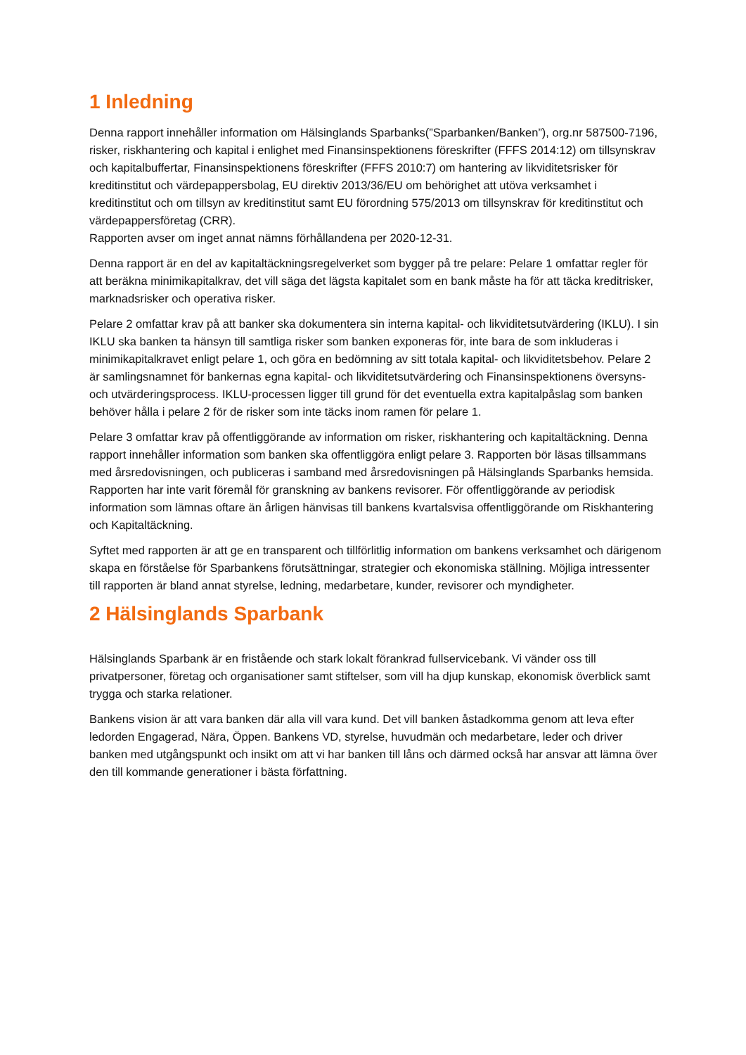1 Inledning
Denna rapport innehåller information om Hälsinglands Sparbanks(”Sparbanken/Banken”), org.nr 587500-7196, risker, riskhantering och kapital i enlighet med Finansinspektionens föreskrifter (FFFS 2014:12) om tillsynskrav och kapitalbuffertar, Finansinspektionens föreskrifter (FFFS 2010:7) om hantering av likviditetsrisker för kreditinstitut och värdepappersbolag, EU direktiv 2013/36/EU om behörighet att utöva verksamhet i kreditinstitut och om tillsyn av kreditinstitut samt EU förordning 575/2013 om tillsynskrav för kreditinstitut och värdepappersföretag (CRR).
Rapporten avser om inget annat nämns förhållandena per 2020-12-31.
Denna rapport är en del av kapitaltäckningsregelverket som bygger på tre pelare: Pelare 1 omfattar regler för att beräkna minimikapitalkrav, det vill säga det lägsta kapitalet som en bank måste ha för att täcka kreditrisker, marknadsrisker och operativa risker.
Pelare 2 omfattar krav på att banker ska dokumentera sin interna kapital- och likviditetsutvärdering (IKLU). I sin IKLU ska banken ta hänsyn till samtliga risker som banken exponeras för, inte bara de som inkluderas i minimikapitalkravet enligt pelare 1, och göra en bedömning av sitt totala kapital- och likviditetsbehov. Pelare 2 är samlingsnamnet för bankernas egna kapital- och likviditetsutvärdering och Finansinspektionens översyns- och utvärderingsprocess. IKLU-processen ligger till grund för det eventuella extra kapitalpåslag som banken behöver hålla i pelare 2 för de risker som inte täcks inom ramen för pelare 1.
Pelare 3 omfattar krav på offentliggörande av information om risker, riskhantering och kapitaltäckning. Denna rapport innehåller information som banken ska offentliggöra enligt pelare 3. Rapporten bör läsas tillsammans med årsredovisningen, och publiceras i samband med årsredovisningen på Hälsinglands Sparbanks hemsida. Rapporten har inte varit föremål för granskning av bankens revisorer. För offentliggörande av periodisk information som lämnas oftare än årligen hänvisas till bankens kvartalsvisa offentliggörande om Riskhantering och Kapitaltäckning.
Syftet med rapporten är att ge en transparent och tillförlitlig information om bankens verksamhet och därigenom skapa en förståelse för Sparbankens förutsättningar, strategier och ekonomiska ställning. Möjliga intressenter till rapporten är bland annat styrelse, ledning, medarbetare, kunder, revisorer och myndigheter.
2 Hälsinglands Sparbank
Hälsinglands Sparbank är en fristående och stark lokalt förankrad fullservicebank. Vi vänder oss till privatpersoner, företag och organisationer samt stiftelser, som vill ha djup kunskap, ekonomisk överblick samt trygga och starka relationer.
Bankens vision är att vara banken där alla vill vara kund. Det vill banken åstadkomma genom att leva efter ledorden Engagerad, Nära, Öppen. Bankens VD, styrelse, huvudmän och medarbetare, leder och driver banken med utgångspunkt och insikt om att vi har banken till låns och därmed också har ansvar att lämna över den till kommande generationer i bästa författning.